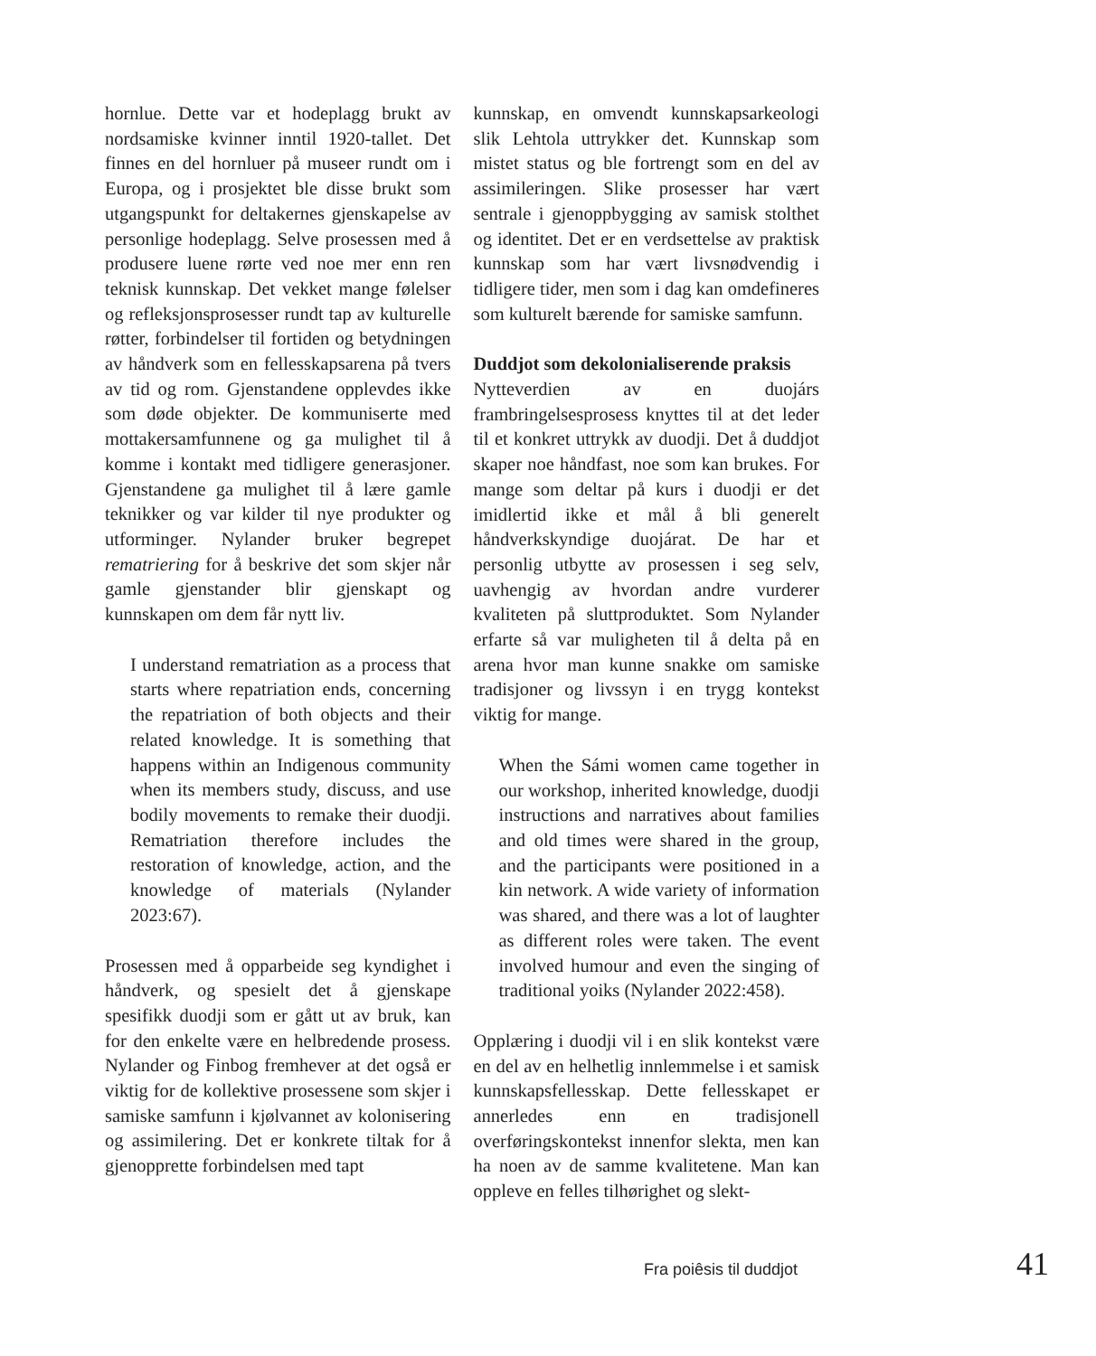hornlue. Dette var et hodeplagg brukt av nordsamiske kvinner inntil 1920-tallet. Det finnes en del hornluer på museer rundt om i Europa, og i prosjektet ble disse brukt som utgangspunkt for deltakernes gjenskapelse av personlige hodeplagg. Selve prosessen med å produsere luene rørte ved noe mer enn ren teknisk kunnskap. Det vekket mange følelser og refleksjonsprosesser rundt tap av kulturelle røtter, forbindelser til fortiden og betydningen av håndverk som en fellesskapsarena på tvers av tid og rom. Gjenstandene opplevdes ikke som døde objekter. De kommuniserte med mottakersamfunnene og ga mulighet til å komme i kontakt med tidligere generasjoner. Gjenstandene ga mulighet til å lære gamle teknikker og var kilder til nye produkter og utforminger. Nylander bruker begrepet rematriering for å beskrive det som skjer når gamle gjenstander blir gjenskapt og kunnskapen om dem får nytt liv.
I understand rematriation as a process that starts where repatriation ends, concerning the repatriation of both objects and their related knowledge. It is something that happens within an Indigenous community when its members study, discuss, and use bodily movements to remake their duodji. Rematriation therefore includes the restoration of knowledge, action, and the knowledge of materials (Nylander 2023:67).
Prosessen med å opparbeide seg kyndighet i håndverk, og spesielt det å gjenskape spesifikk duodji som er gått ut av bruk, kan for den enkelte være en helbredende prosess. Nylander og Finbog fremhever at det også er viktig for de kollektive prosessene som skjer i samiske samfunn i kjølvannet av kolonisering og assimilering. Det er konkrete tiltak for å gjenopprette forbindelsen med tapt
kunnskap, en omvendt kunnskapsarkeologi slik Lehtola uttrykker det. Kunnskap som mistet status og ble fortrengt som en del av assimileringen. Slike prosesser har vært sentrale i gjenoppbygging av samisk stolthet og identitet. Det er en verdsettelse av praktisk kunnskap som har vært livsnødvendig i tidligere tider, men som i dag kan omdefineres som kulturelt bærende for samiske samfunn.
Duddjot som dekolonialiserende praksis
Nytteverdien av en duojárs frambringelsesprosess knyttes til at det leder til et konkret uttrykk av duodji. Det å duddjot skaper noe håndfast, noe som kan brukes. For mange som deltar på kurs i duodji er det imidlertid ikke et mål å bli generelt håndverkskyndige duojárat. De har et personlig utbytte av prosessen i seg selv, uavhengig av hvordan andre vurderer kvaliteten på sluttproduktet. Som Nylander erfarte så var muligheten til å delta på en arena hvor man kunne snakke om samiske tradisjoner og livssyn i en trygg kontekst viktig for mange.
When the Sámi women came together in our workshop, inherited knowledge, duodji instructions and narratives about families and old times were shared in the group, and the participants were positioned in a kin network. A wide variety of information was shared, and there was a lot of laughter as different roles were taken. The event involved humour and even the singing of traditional yoiks (Nylander 2022:458).
Opplæring i duodji vil i en slik kontekst være en del av en helhetlig innlemmelse i et samisk kunnskapsfellesskap. Dette fellesskapet er annerledes enn en tradisjonell overføringskontekst innenfor slekta, men kan ha noen av de samme kvalitetene. Man kan oppleve en felles tilhørighet og slekt-
Fra poiêsis til duddjot 41